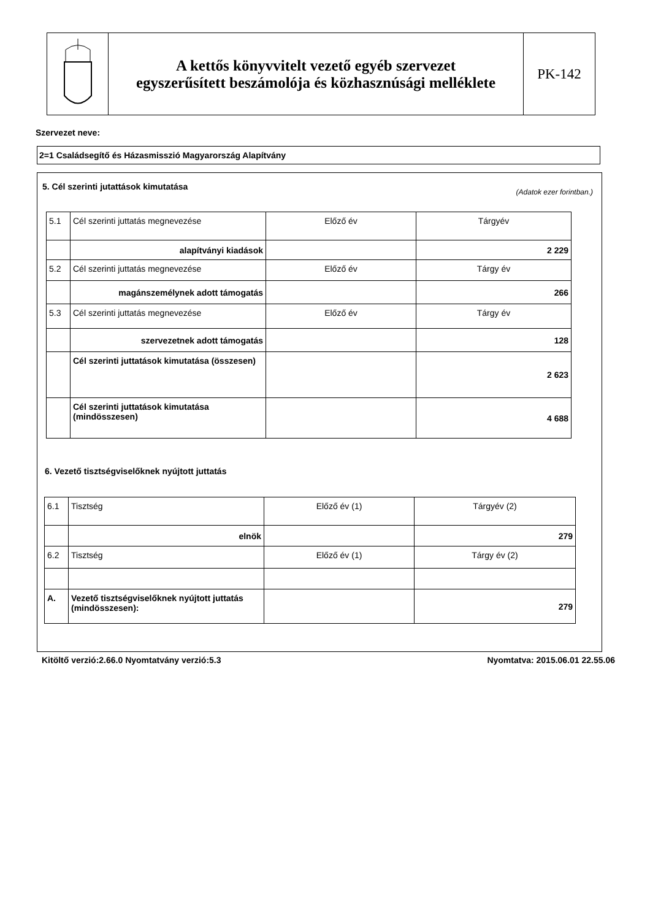A kettős könyvvitelt vezető egyéb szervezet
egyszerűsített beszámolója és közhasznúsági melléklete
PK-142
Szervezet neve:
2=1 Családsegítő és Házasmisszió Magyarország Alapítvány
5. Cél szerinti jutattások kimutatása
(Adatok ezer forintban.)
| 5.1 | Cél szerinti juttatás megnevezése | Előző év | Tárgyév |
| | alapítványi kiadások | | 2 229 |
| 5.2 | Cél szerinti juttatás megnevezése | Előző év | Tárgy év |
| | magánszemélynek adott támogatás | | 266 |
| 5.3 | Cél szerinti juttatás megnevezése | Előző év | Tárgy év |
| | szervezetnek adott támogatás | | 128 |
| | Cél szerinti juttatások kimutatása (összesen) | | 2 623 |
| | Cél szerinti juttatások kimutatása (mindösszesen) | | 4 688 |
6. Vezető tisztségviselőknek nyújtott juttatás
| 6.1 | Tisztség | Előző év (1) | Tárgyév (2) |
| | elnök | | 279 |
| 6.2 | Tisztség | Előző év (1) | Tárgy év (2) |
| A. | Vezető tisztségviselőknek nyújtott juttatás (mindösszesen): | | 279 |
Kitöltő verzió:2.66.0 Nyomtatvány verzió:5.3 Nyomtatva: 2015.06.01 22.55.06